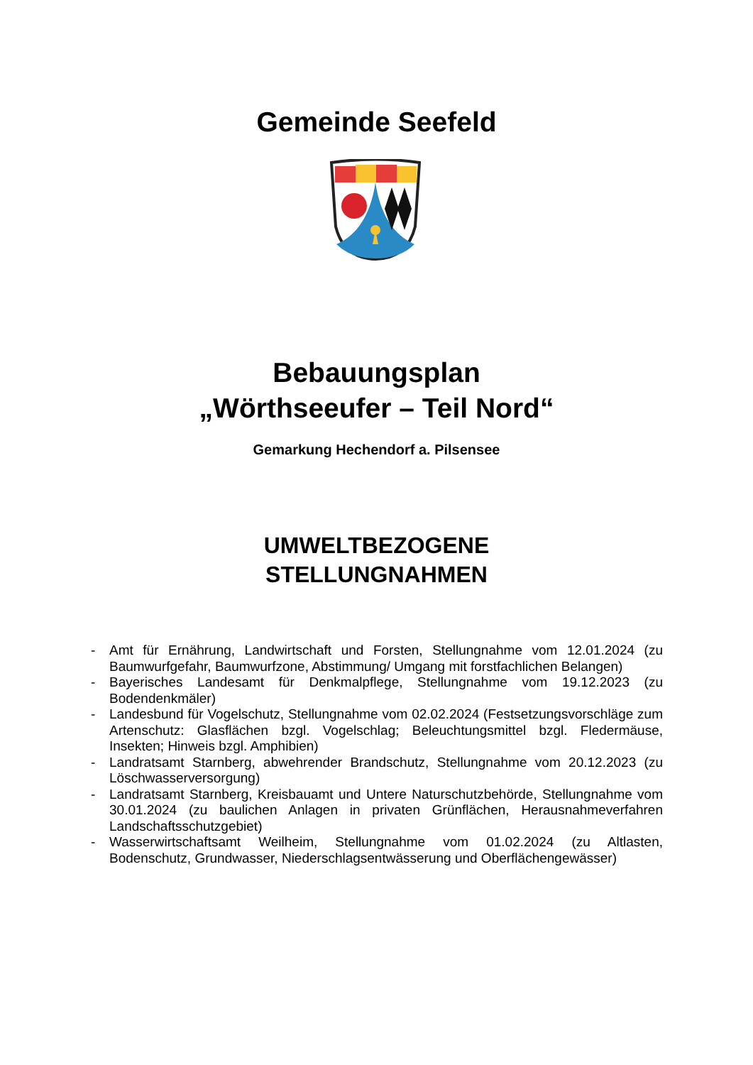Gemeinde Seefeld
Bebauungsplan
„Wörthseeufer – Teil Nord“
Gemarkung Hechendorf a. Pilsensee
UMWELTBEZOGENE
STELLUNGNAHMEN
- Amt für Ernährung, Landwirtschaft und Forsten, Stellungnahme vom 12.01.2024 (zu Baumwurfgefahr, Baumwurfzone, Abstimmung/ Umgang mit forstfachlichen Belangen)
- Bayerisches Landesamt für Denkmalpflege, Stellungnahme vom 19.12.2023 (zu Bodendenkmäler)
- Landesbund für Vogelschutz, Stellungnahme vom 02.02.2024 (Festsetzungsvorschläge zum Artenschutz: Glasflächen bzgl. Vogelschlag; Beleuchtungsmittel bzgl. Fledermäuse, Insekten; Hinweis bzgl. Amphibien)
- Landratsamt Starnberg, abwehrender Brandschutz, Stellungnahme vom 20.12.2023 (zu Löschwasserversorgung)
- Landratsamt Starnberg, Kreisbauamt und Untere Naturschutzbehörde, Stellungnahme vom 30.01.2024 (zu baulichen Anlagen in privaten Grünflächen, Herausnahmeverfahren Landschaftsschutzgebiet)
- Wasserwirtschaftsamt Weilheim, Stellungnahme vom 01.02.2024 (zu Altlasten, Bodenschutz, Grundwasser, Niederschlagsentwässerung und Oberflächengewässer)